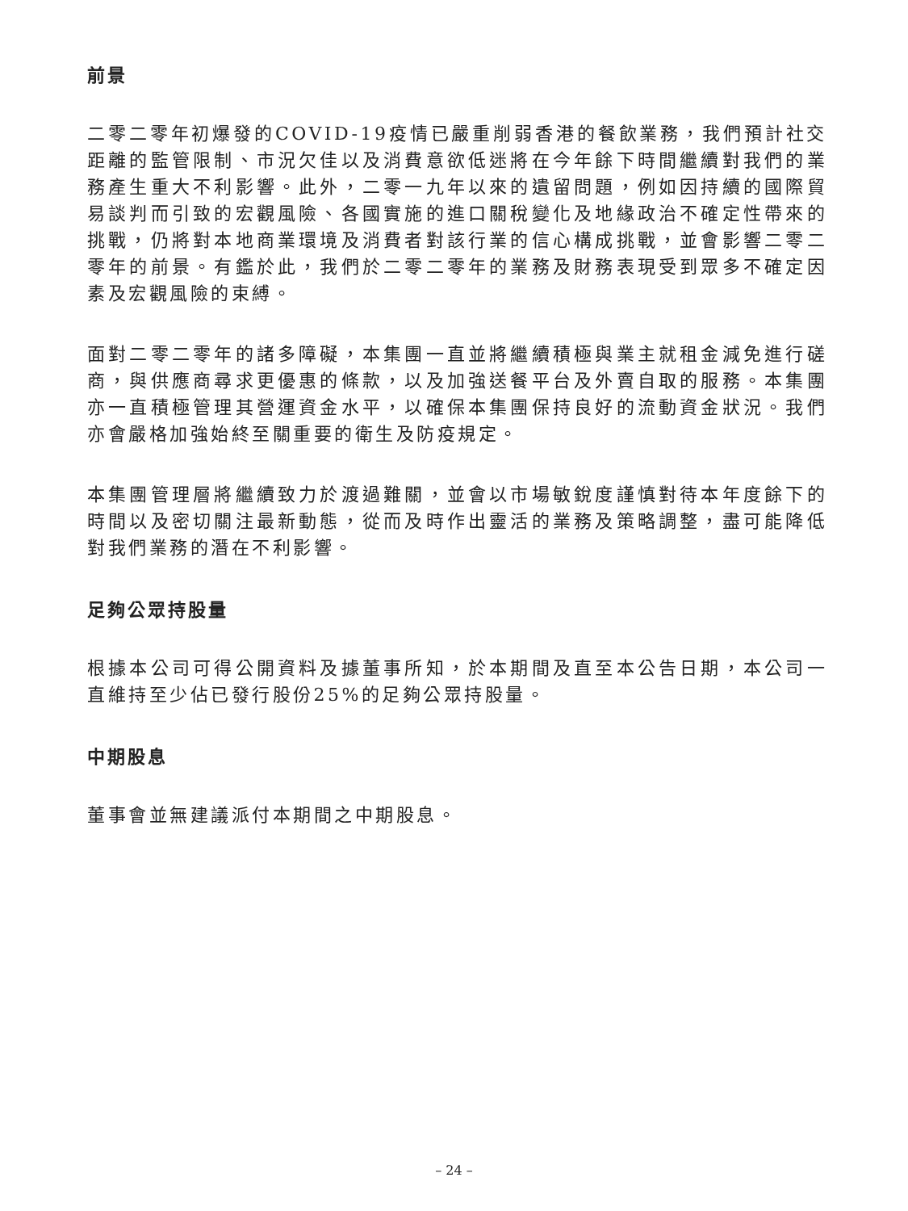前景
二零二零年初爆發的COVID-19疫情已嚴重削弱香港的餐飲業務，我們預計社交距離的監管限制、市況欠佳以及消費意欲低迷將在今年餘下時間繼續對我們的業務產生重大不利影響。此外，二零一九年以來的遺留問題，例如因持續的國際貿易談判而引致的宏觀風險、各國實施的進口關稅變化及地緣政治不確定性帶來的挑戰，仍將對本地商業環境及消費者對該行業的信心構成挑戰，並會影響二零二零年的前景。有鑑於此，我們於二零二零年的業務及財務表現受到眾多不確定因素及宏觀風險的束縛。
面對二零二零年的諸多障礙，本集團一直並將繼續積極與業主就租金減免進行磋商，與供應商尋求更優惠的條款，以及加強送餐平台及外賣自取的服務。本集團亦一直積極管理其營運資金水平，以確保本集團保持良好的流動資金狀況。我們亦會嚴格加強始終至關重要的衛生及防疫規定。
本集團管理層將繼續致力於渡過難關，並會以市場敏銳度謹慎對待本年度餘下的時間以及密切關注最新動態，從而及時作出靈活的業務及策略調整，盡可能降低對我們業務的潛在不利影響。
足夠公眾持股量
根據本公司可得公開資料及據董事所知，於本期間及直至本公告日期，本公司一直維持至少佔已發行股份25%的足夠公眾持股量。
中期股息
董事會並無建議派付本期間之中期股息。
– 24 –